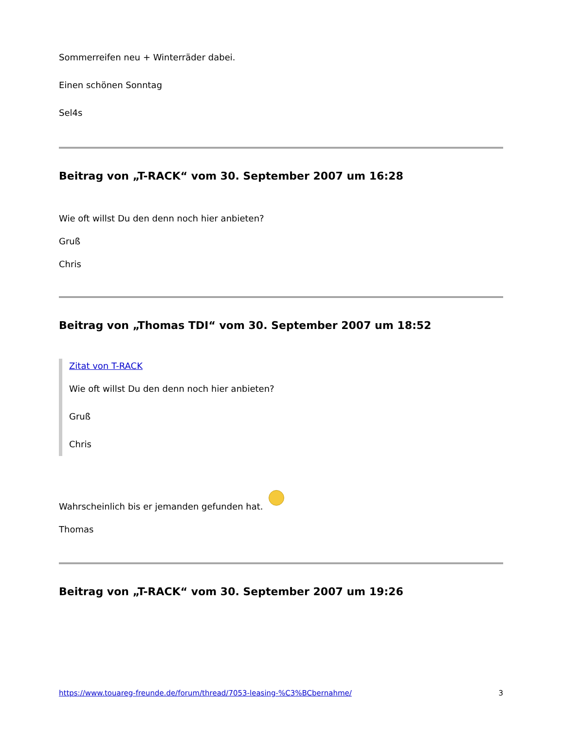Sommerreifen neu + Winterräder dabei.
Einen schönen Sonntag
Sel4s
Beitrag von „T-RACK“ vom 30. September 2007 um 16:28
Wie oft willst Du den denn noch hier anbieten?
Gruß
Chris
Beitrag von „Thomas TDI“ vom 30. September 2007 um 18:52
Zitat von T-RACK
Wie oft willst Du den denn noch hier anbieten?
Gruß
Chris
Wahrscheinlich bis er jemanden gefunden hat.
Thomas
Beitrag von „T-RACK“ vom 30. September 2007 um 19:26
https://www.touareg-freunde.de/forum/thread/7053-leasing-%C3%BCbernahme/ 3